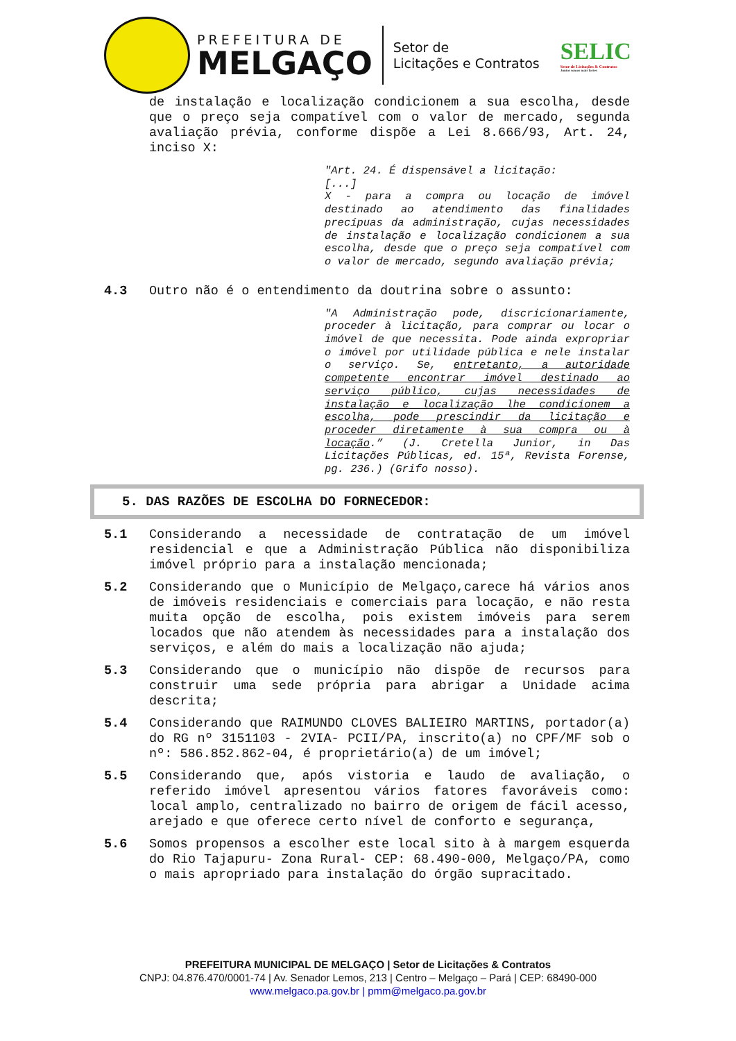PREFEITURA DE
MELGAÇO
Setor de
Licitações e Contratos
SELIC
Setor de Licitações & Contratos
Juntos somos mais fortes
de instalação e localização condicionem a sua escolha, desde que o preço seja compatível com o valor de mercado, segunda avaliação prévia, conforme dispõe a Lei 8.666/93, Art. 24, inciso X:
"Art. 24. É dispensável a licitação:
[...]
X - para a compra ou locação de imóvel destinado ao atendimento das finalidades precípuas da administração, cujas necessidades de instalação e localização condicionem a sua escolha, desde que o preço seja compatível com o valor de mercado, segundo avaliação prévia;
4.3 Outro não é o entendimento da doutrina sobre o assunto:
"A Administração pode, discricionariamente, proceder à licitação, para comprar ou locar o imóvel de que necessita. Pode ainda expropriar o imóvel por utilidade pública e nele instalar o serviço. Se, entretanto, a autoridade competente encontrar imóvel destinado ao serviço público, cujas necessidades de instalação e localização lhe condicionem a escolha, pode prescindir da licitação e proceder diretamente à sua compra ou à locação.” (J. Cretella Junior, in Das Licitações Públicas, ed. 15ª, Revista Forense, pg. 236.) (Grifo nosso).
5. DAS RAZÕES DE ESCOLHA DO FORNECEDOR:
5.1 Considerando a necessidade de contratação de um imóvel residencial e que a Administração Pública não disponibiliza imóvel próprio para a instalação mencionada;
5.2 Considerando que o Município de Melgaço,carece há vários anos de imóveis residenciais e comerciais para locação, e não resta muita opção de escolha, pois existem imóveis para serem locados que não atendem às necessidades para a instalação dos serviços, e além do mais a localização não ajuda;
5.3 Considerando que o município não dispõe de recursos para construir uma sede própria para abrigar a Unidade acima descrita;
5.4 Considerando que RAIMUNDO CLOVES BALIEIRO MARTINS, portador(a) do RG nº 3151103 - 2VIA- PCII/PA, inscrito(a) no CPF/MF sob o nº: 586.852.862-04, é proprietário(a) de um imóvel;
5.5 Considerando que, após vistoria e laudo de avaliação, o referido imóvel apresentou vários fatores favoráveis como: local amplo, centralizado no bairro de origem de fácil acesso, arejado e que oferece certo nível de conforto e segurança,
5.6 Somos propensos a escolher este local sito à à margem esquerda do Rio Tajapuru- Zona Rural- CEP: 68.490-000, Melgaço/PA, como o mais apropriado para instalação do órgão supracitado.
PREFEITURA MUNICIPAL DE MELGAÇO | Setor de Licitações & Contratos
CNPJ: 04.876.470/0001-74 | Av. Senador Lemos, 213 | Centro – Melgaço – Pará | CEP: 68490-000
www.melgaco.pa.gov.br | pmm@melgaco.pa.gov.br